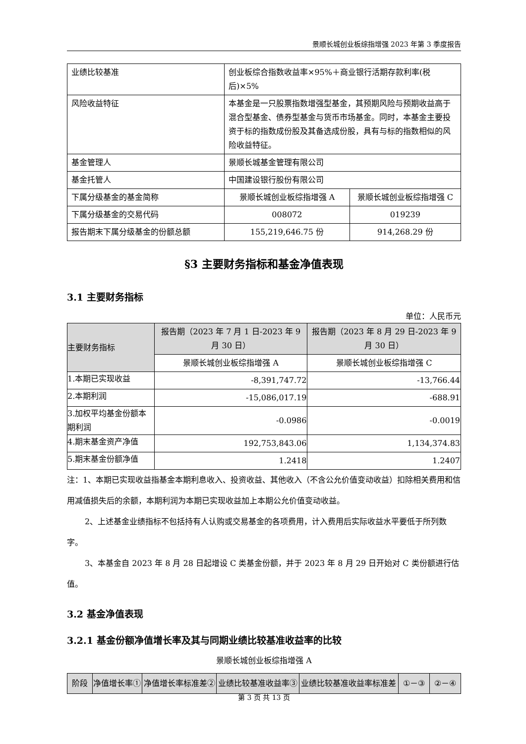景顺长城创业板综指增强 2023 年第 3 季度报告
| 业绩比较基准 | 创业板综合指数收益率×95%＋商业银行活期存款利率(税后)×5% | |
| 风险收益特征 | 本基金是一只股票指数增强型基金，其预期风险与预期收益高于混合型基金、债券型基金与货币市场基金。同时，本基金主要投资于标的指数成份股及其备选成份股，具有与标的指数相似的风险收益特征。 | |
| 基金管理人 | 景顺长城基金管理有限公司 | |
| 基金托管人 | 中国建设银行股份有限公司 | |
| 下属分级基金的基金简称 | 景顺长城创业板综指增强 A | 景顺长城创业板综指增强 C |
| 下属分级基金的交易代码 | 008072 | 019239 |
| 报告期末下属分级基金的份额总额 | 155,219,646.75 份 | 914,268.29 份 |
§3 主要财务指标和基金净值表现
3.1 主要财务指标
单位：人民币元
| 主要财务指标 | 报告期（2023 年 7 月 1 日-2023 年 9 月 30 日） | 报告期（2023 年 8 月 29 日-2023 年 9 月 30 日） |
| --- | --- | --- |
| | 景顺长城创业板综指增强 A | 景顺长城创业板综指增强 C |
| 1.本期已实现收益 | -8,391,747.72 | -13,766.44 |
| 2.本期利润 | -15,086,017.19 | -688.91 |
| 3.加权平均基金份额本期利润 | -0.0986 | -0.0019 |
| 4.期末基金资产净值 | 192,753,843.06 | 1,134,374.83 |
| 5.期末基金份额净值 | 1.2418 | 1.2407 |
注：1、本期已实现收益指基金本期利息收入、投资收益、其他收入（不含公允价值变动收益）扣除相关费用和信用减值损失后的余额，本期利润为本期已实现收益加上本期公允价值变动收益。
2、上述基金业绩指标不包括持有人认购或交易基金的各项费用，计入费用后实际收益水平要低于所列数字。
3、本基金自 2023 年 8 月 28 日起增设 C 类基金份额，并于 2023 年 8 月 29 日开始对 C 类份额进行估值。
3.2 基金净值表现
3.2.1 基金份额净值增长率及其与同期业绩比较基准收益率的比较
景顺长城创业板综指增强 A
| 阶段 | 净值增长率① | 净值增长率标准差② | 业绩比较基准收益率③ | 业绩比较基准收益率标准差 | ①－③ | ②－④ |
第 3 页 共 13 页